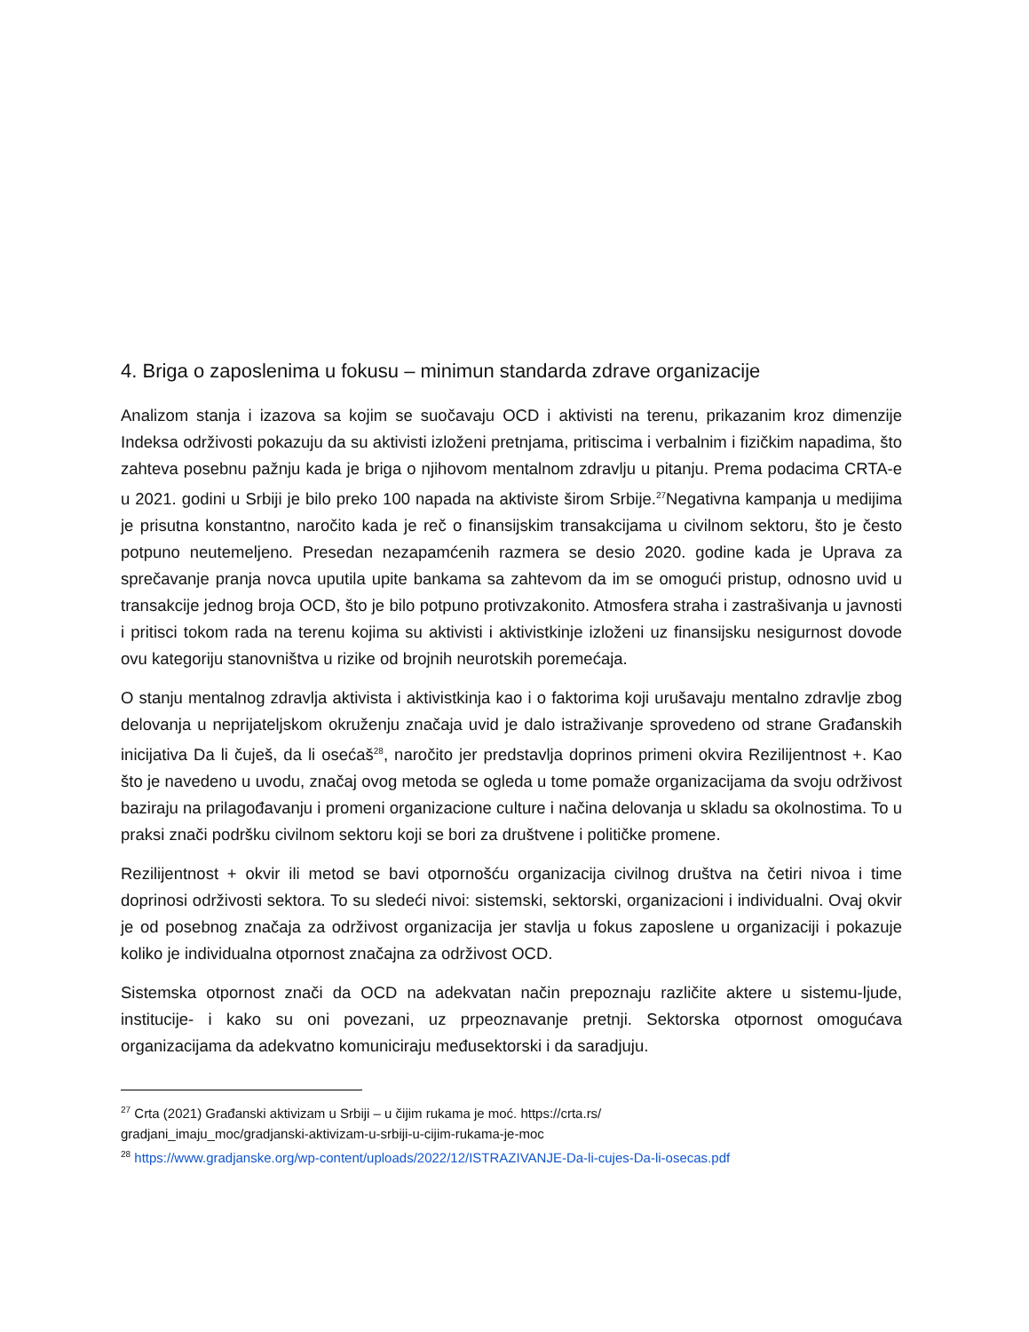4. Briga o zaposlenima u fokusu – minimun standarda zdrave organizacije
Analizom stanja i izazova sa kojim se suočavaju OCD i aktivisti na terenu, prikazanim kroz dimenzije Indeksa održivosti pokazuju da su aktivisti izloženi pretnjama, pritiscima i verbalnim i fizičkim napadima, što zahteva posebnu pažnju kada je briga o njihovom mentalnom zdravlju u pitanju. Prema podacima CRTA-e u 2021. godini u Srbiji je bilo preko 100 napada na aktiviste širom Srbije.<sup>27</sup>Negativna kampanja u medijima je prisutna konstantno, naročito kada je reč o finansijskim transakcijama u civilnom sektoru, što je često potpuno neutemeljeno. Presedan nezapamćenih razmera se desio 2020. godine kada je Uprava za sprečavanje pranja novca uputila upite bankama sa zahtevom da im se omogući pristup, odnosno uvid u transakcije jednog broja OCD, što je bilo potpuno protivzakonito. Atmosfera straha i zastrašivanja u javnosti i pritisci tokom rada na terenu kojima su aktivisti i aktivistkinje izloženi uz finansijsku nesigurnost dovode ovu kategoriju stanovništva u rizike od brojnih neurotskih poremećaja.
O stanju mentalnog zdravlja aktivista i aktivistkinja kao i o faktorima koji urušavaju mentalno zdravlje zbog delovanja u neprijateljskom okruženju značaja uvid je dalo istraživanje sprovedeno od strane Građanskih inicijativa Da li čuješ, da li osećaš<sup>28</sup>, naročito jer predstavlja doprinos primeni okvira Rezilijentnost +. Kao što je navedeno u uvodu, značaj ovog metoda se ogleda u tome pomaže organizacijama da svoju održivost baziraju na prilagođavanju i promeni organizacione culture i načina delovanja u skladu sa okolnostima. To u praksi znači podršku civilnom sektoru koji se bori za društvene i političke promene.
Rezilijentnost + okvir ili metod se bavi otpornošću organizacija civilnog društva na četiri nivoa i time doprinosi održivosti sektora. To su sledeći nivoi: sistemski, sektorski, organizacioni i individualni. Ovaj okvir je od posebnog značaja za održivost organizacija jer stavlja u fokus zaposlene u organizaciji i pokazuje koliko je individualna otpornost značajna za održivost OCD.
Sistemska otpornost znači da OCD na adekvatan način prepoznaju različite aktere u sistemu-ljude, institucije- i kako su oni povezani, uz prpeoznavanje pretnji. Sektorska otpornost omogućava organizacijama da adekvatno komuniciraju međusektorski i da saradjuju.
<sup>27</sup> Crta (2021) Građanski aktivizam u Srbiji – u čijim rukama je moć. https://crta.rs/
gradjani_imaju_moc/gradjanski-aktivizam-u-srbiji-u-cijim-rukama-je-moc
<sup>28</sup> https://www.gradjanske.org/wp-content/uploads/2022/12/ISTRAZIVANJE-Da-li-cujes-Da-li-osecas.pdf